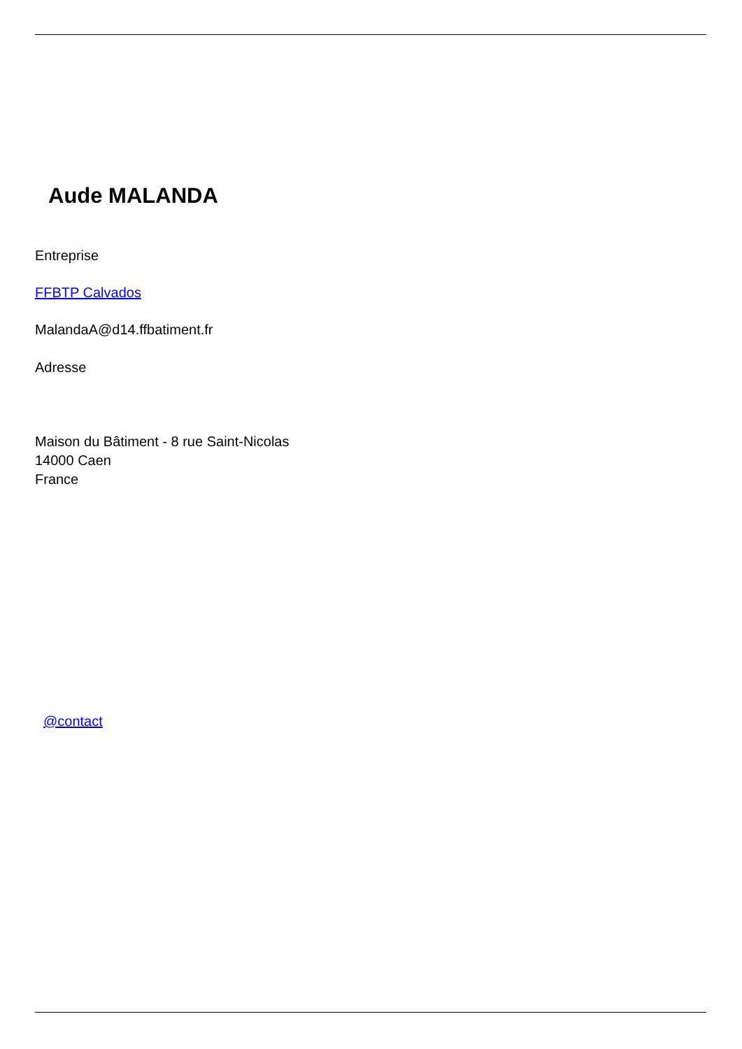Aude MALANDA
Entreprise
FFBTP Calvados
MalandaA@d14.ffbatiment.fr
Adresse
Maison du Bâtiment - 8 rue Saint-Nicolas
14000 Caen
France
@contact